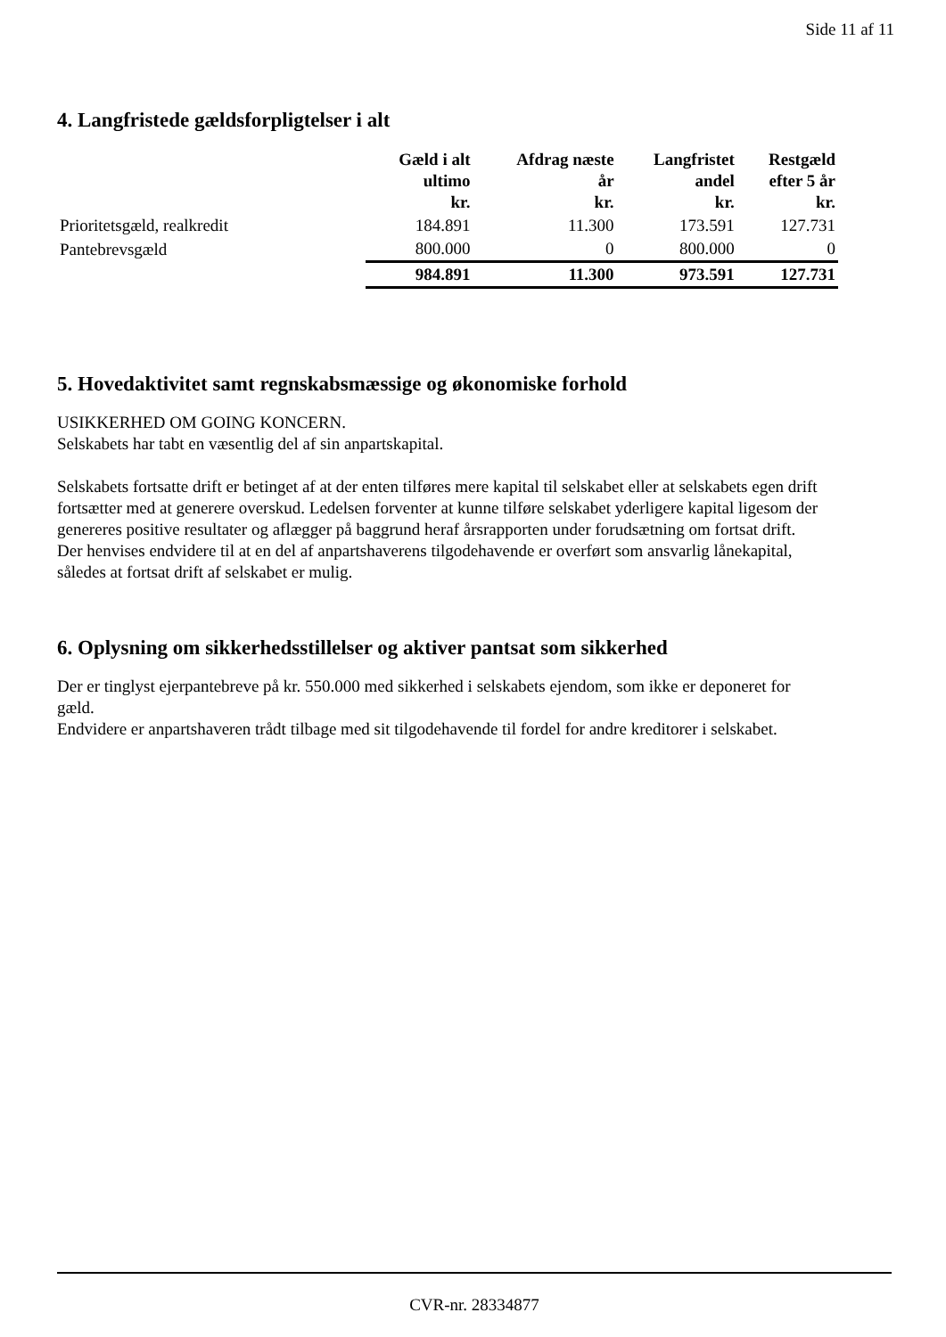Side 11 af 11
4. Langfristede gældsforpligtelser i alt
| | Gæld i alt ultimo kr. | Afdrag næste år kr. | Langfristet andel kr. | Restgæld efter 5 år kr. |
| --- | --- | --- | --- | --- |
| Prioritetsgæld, realkredit | 184.891 | 11.300 | 173.591 | 127.731 |
| Pantebrevsgæld | 800.000 | 0 | 800.000 | 0 |
| | 984.891 | 11.300 | 973.591 | 127.731 |
5. Hovedaktivitet samt regnskabsmæssige og økonomiske forhold
USIKKERHED OM GOING KONCERN.
Selskabets har tabt en væsentlig del af sin anpartskapital.
Selskabets fortsatte drift er betinget af at der enten tilføres mere kapital til selskabet eller at selskabets egen drift fortsætter med at generere overskud. Ledelsen forventer at kunne tilføre selskabet yderligere kapital ligesom der genereres positive resultater og aflægger på baggrund heraf årsrapporten under forudsætning om fortsat drift.
Der henvises endvidere til at en del af anpartshaverens tilgodehavende er overført som ansvarlig lånekapital, således at fortsat drift af selskabet er mulig.
6. Oplysning om sikkerhedsstillelser og aktiver pantsat som sikkerhed
Der er tinglyst ejerpantebreve på kr. 550.000 med sikkerhed i selskabets ejendom, som ikke er deponeret for gæld.
Endvidere er anpartshaveren trådt tilbage med sit tilgodehavende til fordel for andre kreditorer i selskabet.
CVR-nr. 28334877